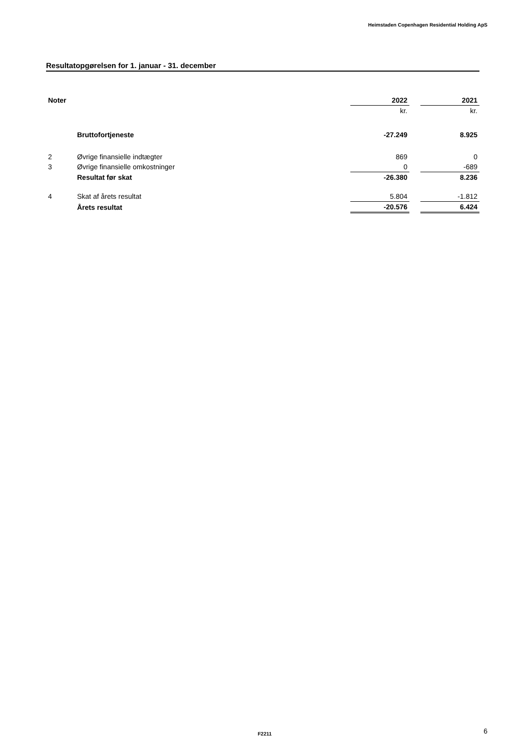Heimstaden Copenhagen Residential Holding ApS
Resultatopgørelsen for 1. januar - 31. december
| Noter | | 2022 | | 2021 |
| --- | --- | --- | --- | --- |
| | | kr. | | kr. |
| | Bruttofortjeneste | -27.249 | | 8.925 |
| 2 | Øvrige finansielle indtægter | 869 | | 0 |
| 3 | Øvrige finansielle omkostninger | 0 | | -689 |
| | Resultat før skat | -26.380 | | 8.236 |
| 4 | Skat af årets resultat | 5.804 | | -1.812 |
| | Årets resultat | -20.576 | | 6.424 |
F2211 6